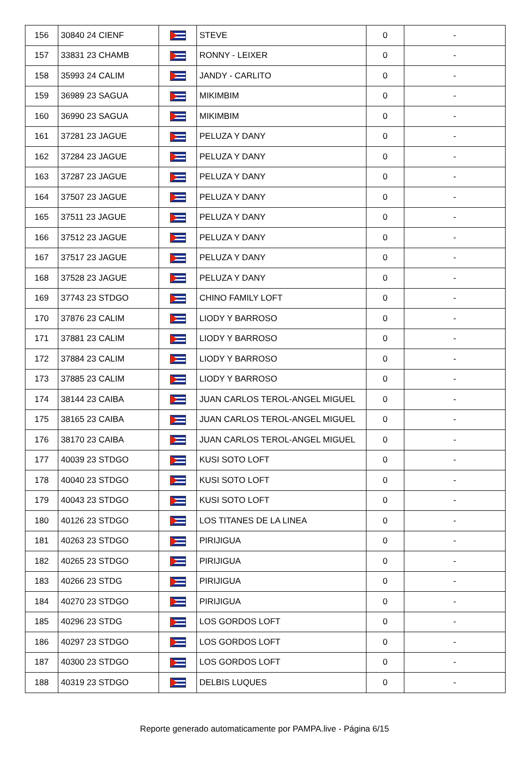| 156 | 30840 24 CIENF | | STEVE | 0 | - |
| 157 | 33831 23 CHAMB | | RONNY - LEIXER | 0 | - |
| 158 | 35993 24 CALIM | | JANDY - CARLITO | 0 | - |
| 159 | 36989 23 SAGUA | | MIKIMBIM | 0 | - |
| 160 | 36990 23 SAGUA | | MIKIMBIM | 0 | - |
| 161 | 37281 23 JAGUE | | PELUZA Y DANY | 0 | - |
| 162 | 37284 23 JAGUE | | PELUZA Y DANY | 0 | - |
| 163 | 37287 23 JAGUE | | PELUZA Y DANY | 0 | - |
| 164 | 37507 23 JAGUE | | PELUZA Y DANY | 0 | - |
| 165 | 37511 23 JAGUE | | PELUZA Y DANY | 0 | - |
| 166 | 37512 23 JAGUE | | PELUZA Y DANY | 0 | - |
| 167 | 37517 23 JAGUE | | PELUZA Y DANY | 0 | - |
| 168 | 37528 23 JAGUE | | PELUZA Y DANY | 0 | - |
| 169 | 37743 23 STDGO | | CHINO FAMILY LOFT | 0 | - |
| 170 | 37876 23 CALIM | | LIODY Y BARROSO | 0 | - |
| 171 | 37881 23 CALIM | | LIODY Y BARROSO | 0 | - |
| 172 | 37884 23 CALIM | | LIODY Y BARROSO | 0 | - |
| 173 | 37885 23 CALIM | | LIODY Y BARROSO | 0 | - |
| 174 | 38144 23 CAIBA | | JUAN CARLOS TEROL-ANGEL MIGUEL | 0 | - |
| 175 | 38165 23 CAIBA | | JUAN CARLOS TEROL-ANGEL MIGUEL | 0 | - |
| 176 | 38170 23 CAIBA | | JUAN CARLOS TEROL-ANGEL MIGUEL | 0 | - |
| 177 | 40039 23 STDGO | | KUSI SOTO LOFT | 0 | - |
| 178 | 40040 23 STDGO | | KUSI SOTO LOFT | 0 | - |
| 179 | 40043 23 STDGO | | KUSI SOTO LOFT | 0 | - |
| 180 | 40126 23 STDGO | | LOS TITANES DE LA LINEA | 0 | - |
| 181 | 40263 23 STDGO | | PIRIJIGUA | 0 | - |
| 182 | 40265 23 STDGO | | PIRIJIGUA | 0 | - |
| 183 | 40266 23 STDG | | PIRIJIGUA | 0 | - |
| 184 | 40270 23 STDGO | | PIRIJIGUA | 0 | - |
| 185 | 40296 23 STDG | | LOS GORDOS LOFT | 0 | - |
| 186 | 40297 23 STDGO | | LOS GORDOS LOFT | 0 | - |
| 187 | 40300 23 STDGO | | LOS GORDOS LOFT | 0 | - |
| 188 | 40319 23 STDGO | | DELBIS LUQUES | 0 | - |
Reporte generado automaticamente por PAMPA.live - Página 6/15